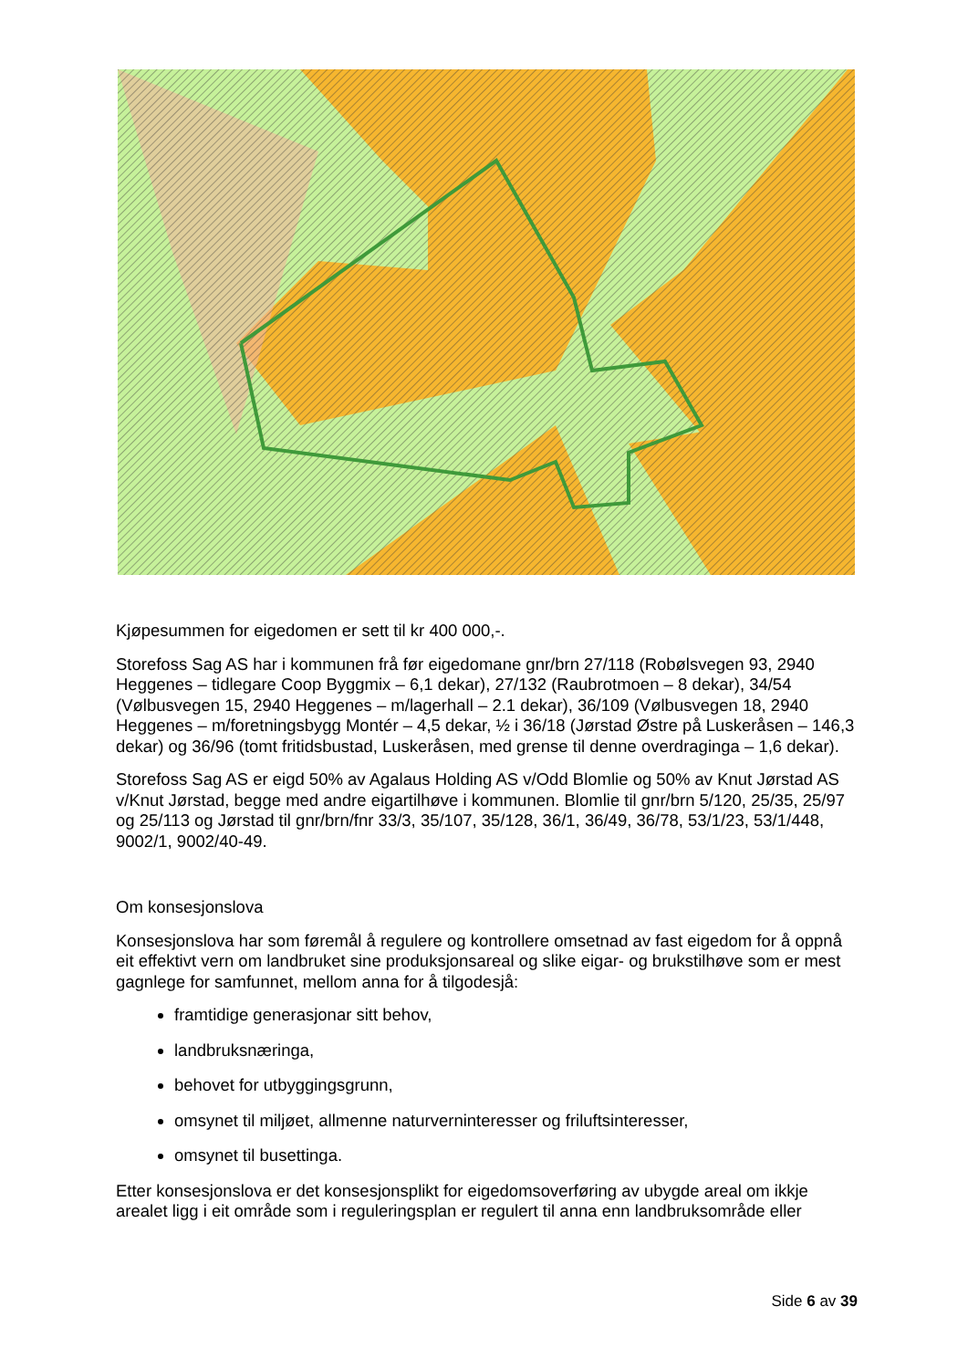Kjøpesummen for eigedomen er sett til kr 400 000,-.
Storefoss Sag AS har i kommunen frå før eigedomane gnr/brn 27/118 (Robølsvegen 93, 2940 Heggenes – tidlegare Coop Byggmix – 6,1 dekar), 27/132 (Raubrotmoen – 8 dekar), 34/54 (Vølbusvegen 15, 2940 Heggenes – m/lagerhall – 2.1 dekar), 36/109 (Vølbusvegen 18, 2940 Heggenes – m/foretningsbygg Montér – 4,5 dekar, ½ i 36/18 (Jørstad Østre på Luskeråsen – 146,3 dekar) og 36/96 (tomt fritidsbustad, Luskeråsen, med grense til denne overdraginga – 1,6 dekar).
Storefoss Sag AS er eigd 50% av Agalaus Holding AS v/Odd Blomlie og 50% av Knut Jørstad AS v/Knut Jørstad, begge med andre eigartilhøve i kommunen. Blomlie til gnr/brn 5/120, 25/35, 25/97 og 25/113 og Jørstad til gnr/brn/fnr 33/3, 35/107, 35/128, 36/1, 36/49, 36/78, 53/1/23, 53/1/448, 9002/1, 9002/40-49.
Om konsesjonslova
Konsesjonslova har som føremål å regulere og kontrollere omsetnad av fast eigedom for å oppnå eit effektivt vern om landbruket sine produksjonsareal og slike eigar- og brukstilhøve som er mest gagnlege for samfunnet, mellom anna for å tilgodesjå:
framtidige generasjonar sitt behov,
landbruksnæringa,
behovet for utbyggingsgrunn,
omsynet til miljøet, allmenne naturverninteresser og friluftsinteresser,
omsynet til busettinga.
Etter konsesjonslova er det konsesjonsplikt for eigedomsoverføring av ubygde areal om ikkje arealet ligg i eit område som i reguleringsplan er regulert til anna enn landbruksområde eller
Side 6 av 39